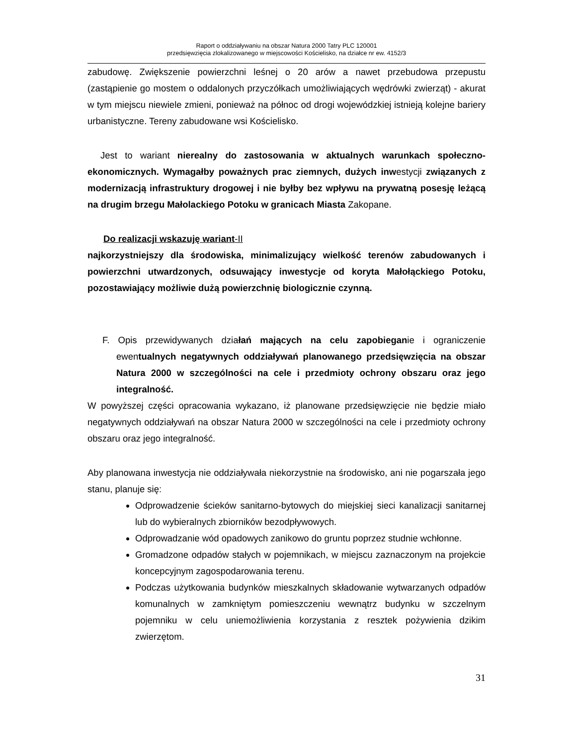Raport o oddziaływaniu na obszar Natura 2000 Tatry PLC 120001
przedsięwzięcia zlokalizowanego w miejscowości Kościelisko, na działce nr ew. 4152/3
zabudowę. Zwiększenie powierzchni leśnej o 20 arów a nawet przebudowa przepustu (zastąpienie go mostem o oddalonych przyczółkach umożliwiających wędrówki zwierząt) - akurat w tym miejscu niewiele zmieni, ponieważ na północ od drogi wojewódzkiej istnieją kolejne bariery urbanistyczne. Tereny zabudowane wsi Kościelisko.
Jest to wariant nierealny do zastosowania w aktualnych warunkach społeczno-ekonomicznych. Wymagałby poważnych prac ziemnych, dużych inwestycji związanych z modernizacją infrastruktury drogowej i nie byłby bez wpływu na prywatną posesję leżącą na drugim brzegu Małolackiego Potoku w granicach Miasta Zakopane.
Do realizacji wskazuję wariant-II
najkorzystniejszy dla środowiska, minimalizujący wielkość terenów zabudowanych i powierzchni utwardzonych, odsuwający inwestycje od koryta Małołąckiego Potoku, pozostawiający możliwie dużą powierzchnię biologicznie czynną.
F. Opis przewidywanych działań mających na celu zapobieganie i ograniczenie ewentualnych negatywnych oddziaływań planowanego przedsięwzięcia na obszar Natura 2000 w szczególności na cele i przedmioty ochrony obszaru oraz jego integralność.
W powyższej części opracowania wykazano, iż planowane przedsięwzięcie nie będzie miało negatywnych oddziaływań na obszar Natura 2000 w szczególności na cele i przedmioty ochrony obszaru oraz jego integralność.
Aby planowana inwestycja nie oddziaływała niekorzystnie na środowisko, ani nie pogarszała jego stanu, planuje się:
Odprowadzenie ścieków sanitarno-bytowych do miejskiej sieci kanalizacji sanitarnej lub do wybieralnych zbiorników bezodpływowych.
Odprowadzanie wód opadowych zanikowo do gruntu poprzez studnie wchłonne.
Gromadzone odpadów stałych w pojemnikach, w miejscu zaznaczonym na projekcie koncepcyjnym zagospodarowania terenu.
Podczas użytkowania budynków mieszkalnych składowanie wytwarzanych odpadów komunalnych w zamkniętym pomieszczeniu wewnątrz budynku w szczelnym pojemniku w celu uniemożliwienia korzystania z resztek pożywienia dzikim zwierzętom.
31